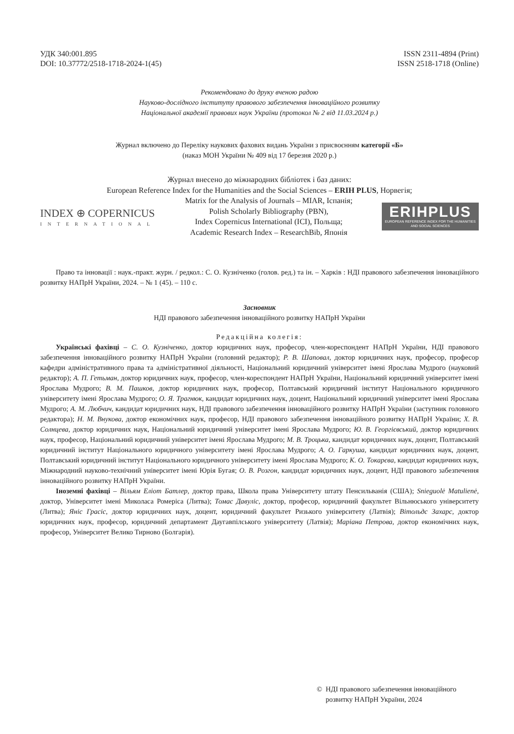УДК 340:001.895
DOI: 10.37772/2518-1718-2024-1(45)
ISSN 2311-4894 (Print)
ISSN 2518-1718 (Online)
Рекомендовано до друку вченою радою
Науково-дослідного інституту правового забезпечення інноваційного розвитку
Національної академії правових наук України (протокол № 2 від 11.03.2024 р.)
Журнал включено до Переліку наукових фахових видань України з присвоєнням категорії «Б»
(наказ МОН України № 409 від 17 березня 2020 р.)
Журнал внесено до міжнародних бібліотек і баз даних:
European Reference Index for the Humanities and the Social Sciences – ERIH PLUS, Норвегія;
INDEX ⊕ COPERNICUS
INTERNATIONAL
Matrix for the Analysis of Journals – MIAR, Іспанія;
Polish Scholarly Bibliography (PBN),
Index Copernicus International (ICI), Польща;
Academic Research Index – ResearchBib, Японія
ERIHPLUS
EUROPEAN REFERENCE INDEX FOR THE HUMANITIES AND SOCIAL SCIENCES
Право та інновації : наук.-практ. журн. / редкол.: С. О. Кузніченко (голов. ред.) та ін. – Харків : НДІ правового забезпечення інноваційного розвитку НАПрН України, 2024. – № 1 (45). – 110 с.
Засновник
НДІ правового забезпечення інноваційного розвитку НАПрН України
Редакційна колегія:
Українські фахівці – С. О. Кузніченко, доктор юридичних наук, професор, член-кореспондент НАПрН України, НДІ правового забезпечення інноваційного розвитку НАПрН України (головний редактор); Р. В. Шаповал, доктор юридичних наук, професор, професор кафедри адміністративного права та адміністративної діяльності, Національний юридичний університет імені Ярослава Мудрого (науковий редактор); А. П. Гетьман, доктор юридичних наук, професор, член-кореспондент НАПрН України, Національний юридичний університет імені Ярослава Мудрого; В. М. Пашков, доктор юридичних наук, професор, Полтавський юридичний інститут Національного юридичного університету імені Ярослава Мудрого; О. Я. Трагнюк, кандидат юридичних наук, доцент, Національний юридичний університет імені Ярослава Мудрого; А. М. Любчич, кандидат юридичних наук, НДІ правового забезпечення інноваційного розвитку НАПрН України (заступник головного редактора); Н. М. Внукова, доктор економічних наук, професор, НДІ правового забезпечення інноваційного розвитку НАПрН України; Х. В. Солнцева, доктор юридичних наук, Національний юридичний університет імені Ярослава Мудрого; Ю. В. Георгієвський, доктор юридичних наук, професор, Національний юридичний університет імені Ярослава Мудрого; М. В. Троцька, кандидат юридичних наук, доцент, Полтавський юридичний інститут Національного юридичного університету імені Ярослава Мудрого; А. О. Гаркуша, кандидат юридичних наук, доцент, Полтавський юридичний інститут Національного юридичного університету імені Ярослава Мудрого; К. О. Токарєва, кандидат юридичних наук, Міжнародний науково-технічний університет імені Юрія Бугая; О. В. Розгон, кандидат юридичних наук, доцент, НДІ правового забезпечення інноваційного розвитку НАПрН України.
Іноземні фахівці – Вільям Еліот Батлер, доктор права, Школа права Університету штату Пенсильванія (США); Snieguolė Matulienė, доктор, Університет імені Миколаса Ромеріса (Литва); Томас Давуліс, доктор, професор, юридичний факультет Вільнюського університету (Литва); Яніс Грасіс, доктор юридичних наук, доцент, юридичний факультет Ризького університету (Латвія); Вітольдс Захарс, доктор юридичних наук, професор, юридичний департамент Даугавпілського університету (Латвія); Маріана Петрова, доктор економічних наук, професор, Університет Велико Тирново (Болгарія).
© НДІ правового забезпечення інноваційного
розвитку НАПрН України, 2024